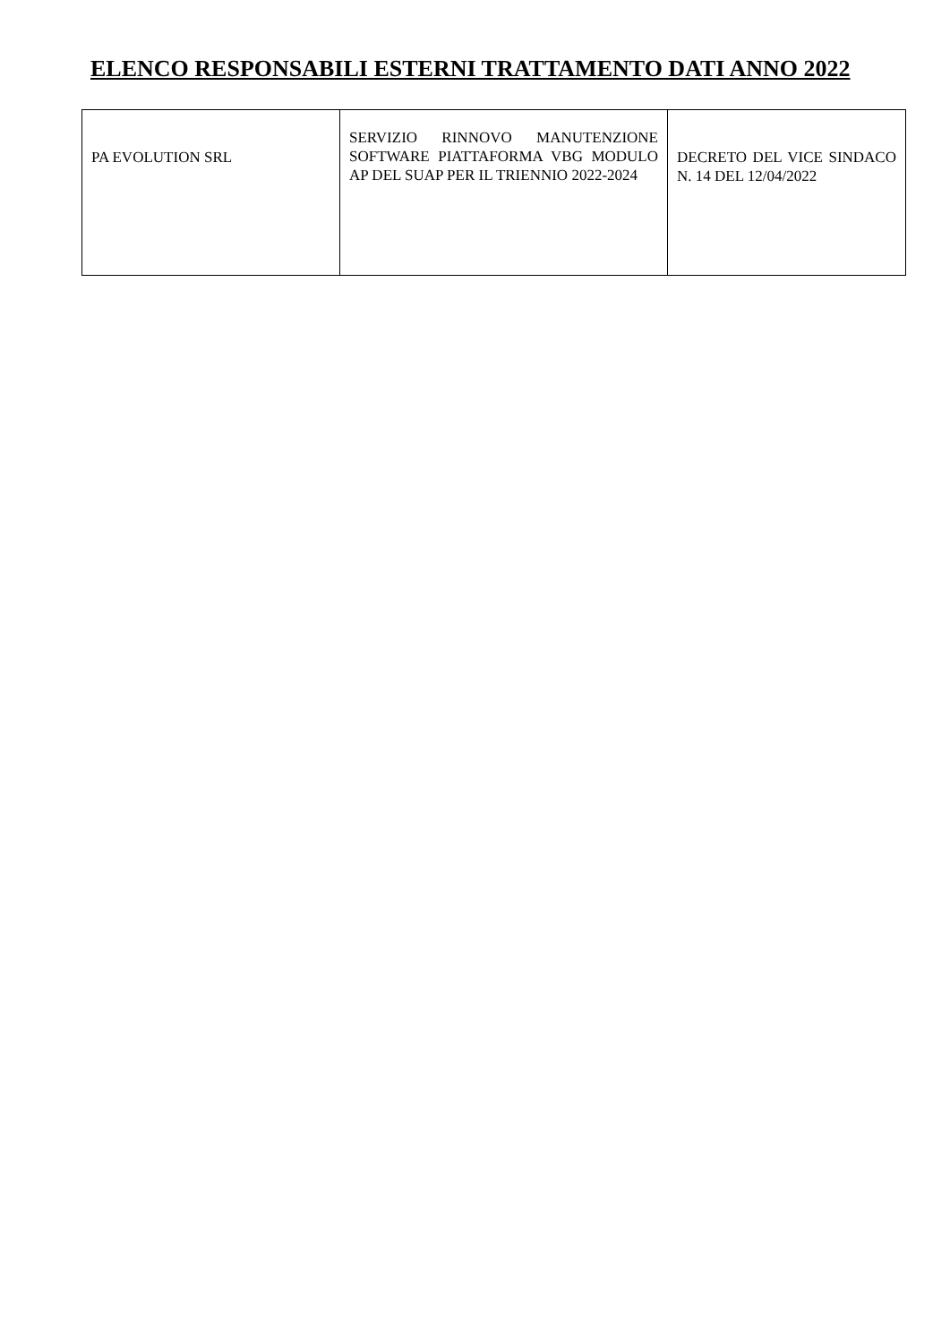ELENCO RESPONSABILI ESTERNI TRATTAMENTO DATI ANNO 2022
| PA EVOLUTION SRL | SERVIZIO RINNOVO MANUTENZIONE SOFTWARE PIATTAFORMA VBG MODULO AP DEL SUAP PER IL TRIENNIO 2022-2024 | DECRETO DEL VICE SINDACO N. 14 DEL 12/04/2022 |